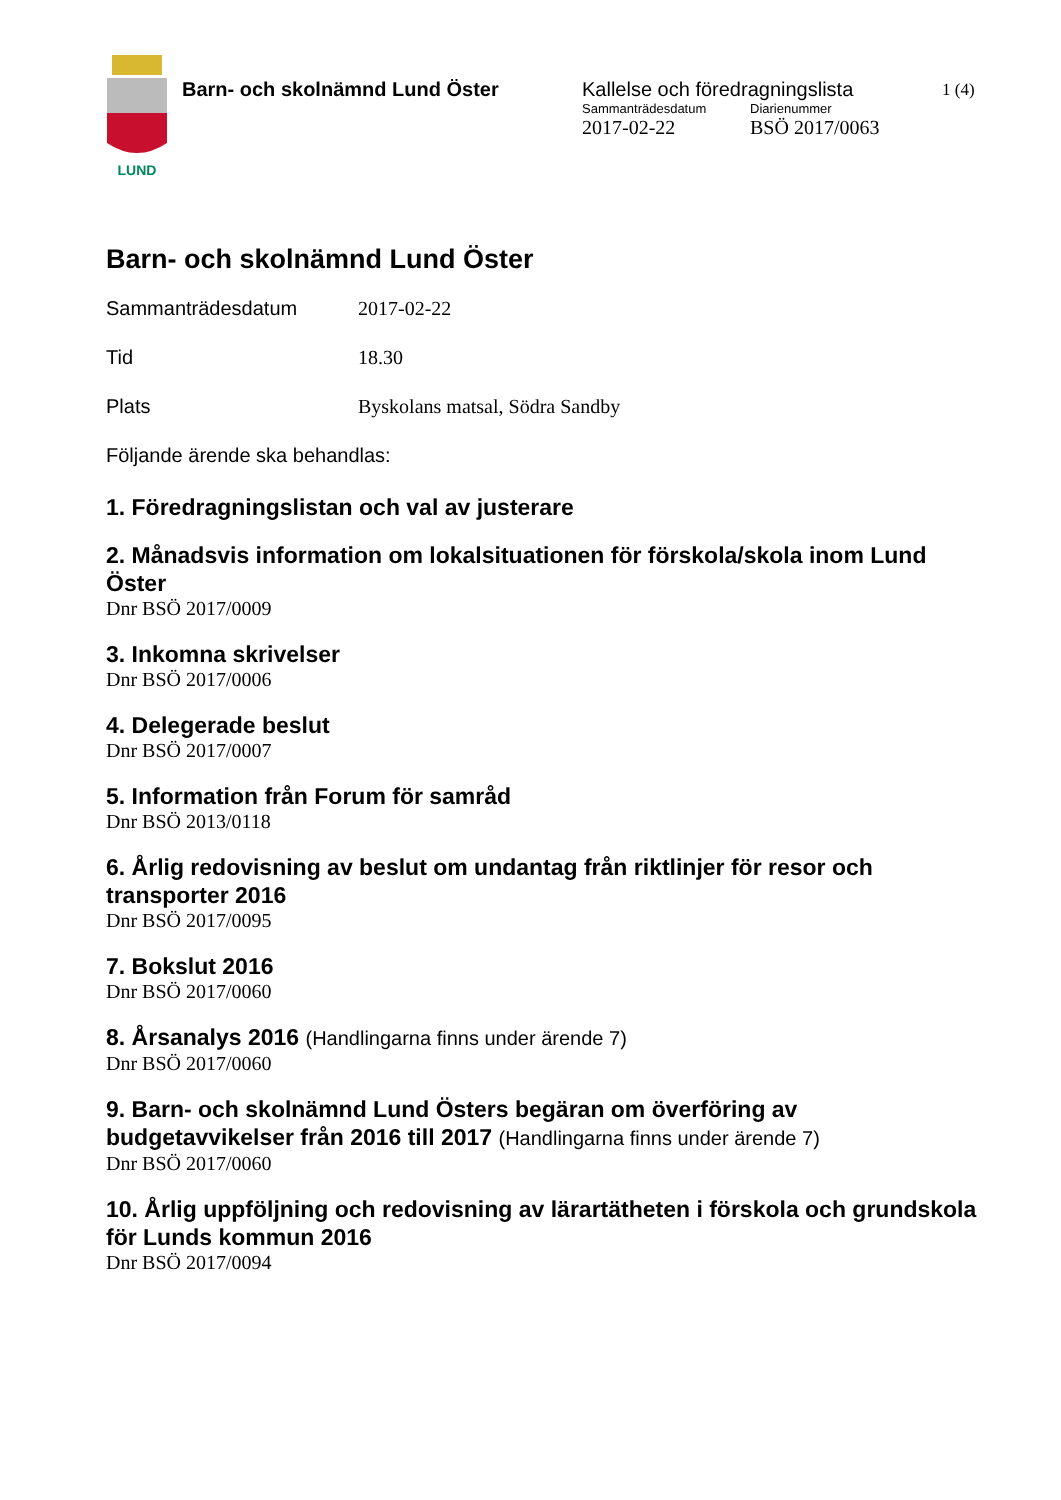LUND
Barn- och skolnämnd Lund Öster Kallelse och föredragningslista
Sammanträdesdatum
2017-02-22
Diarienummer
BSÖ 2017/0063
1 (4)
Barn- och skolnämnd Lund Öster
Sammanträdesdatum 2017-02-22
Tid 18.30
Plats Byskolans matsal, Södra Sandby
Följande ärende ska behandlas:
1. Föredragningslistan och val av justerare
2. Månadsvis information om lokalsituationen för förskola/skola inom Lund Öster
Dnr BSÖ 2017/0009
3. Inkomna skrivelser
Dnr BSÖ 2017/0006
4. Delegerade beslut
Dnr BSÖ 2017/0007
5. Information från Forum för samråd
Dnr BSÖ 2013/0118
6. Årlig redovisning av beslut om undantag från riktlinjer för resor och transporter 2016
Dnr BSÖ 2017/0095
7. Bokslut 2016
Dnr BSÖ 2017/0060
8. Årsanalys 2016 (Handlingarna finns under ärende 7)
Dnr BSÖ 2017/0060
9. Barn- och skolnämnd Lund Östers begäran om överföring av budgetavvikelser från 2016 till 2017 (Handlingarna finns under ärende 7)
Dnr BSÖ 2017/0060
10. Årlig uppföljning och redovisning av lärartätheten i förskola och grundskola för Lunds kommun 2016
Dnr BSÖ 2017/0094